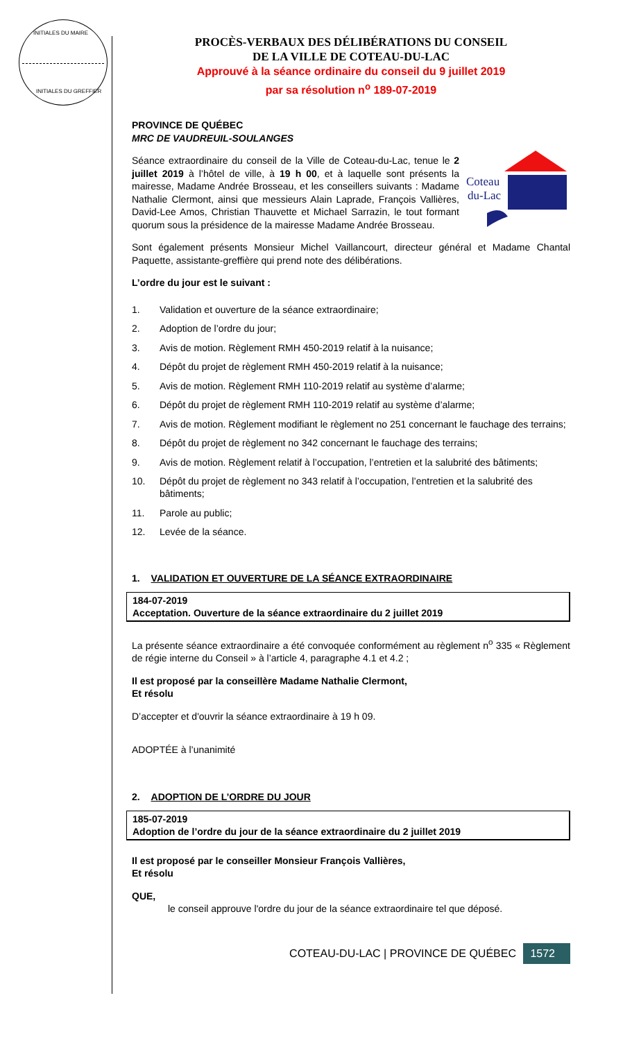INITIALES DU MAIRE
INITIALES DU GREFFIER
PROCÈS-VERBAUX DES DÉLIBÉRATIONS DU CONSEIL
DE LA VILLE DE COTEAU-DU-LAC
Approuvé à la séance ordinaire du conseil du 9 juillet 2019
par sa résolution n<sup>o</sup> 189-07-2019
PROVINCE DE QUÉBEC
MRC DE VAUDREUIL-SOULANGES
Coteau
du-Lac
Séance extraordinaire du conseil de la Ville de Coteau-du-Lac, tenue le 2 juillet 2019 à l’hôtel de ville, à 19 h 00, et à laquelle sont présents la mairesse, Madame Andrée Brosseau, et les conseillers suivants : Madame Nathalie Clermont, ainsi que messieurs Alain Laprade, François Vallières, David-Lee Amos, Christian Thauvette et Michael Sarrazin, le tout formant quorum sous la présidence de la mairesse Madame Andrée Brosseau.
Sont également présents Monsieur Michel Vaillancourt, directeur général et Madame Chantal Paquette, assistante-greffière qui prend note des délibérations.
L’ordre du jour est le suivant :
1. Validation et ouverture de la séance extraordinaire;
2. Adoption de l’ordre du jour;
3. Avis de motion. Règlement RMH 450-2019 relatif à la nuisance;
4. Dépôt du projet de règlement RMH 450-2019 relatif à la nuisance;
5. Avis de motion. Règlement RMH 110-2019 relatif au système d’alarme;
6. Dépôt du projet de règlement RMH 110-2019 relatif au système d’alarme;
7. Avis de motion. Règlement modifiant le règlement no 251 concernant le fauchage des terrains;
8. Dépôt du projet de règlement no 342 concernant le fauchage des terrains;
9. Avis de motion. Règlement relatif à l’occupation, l’entretien et la salubrité des bâtiments;
10. Dépôt du projet de règlement no 343 relatif à l’occupation, l’entretien et la salubrité des bâtiments;
11. Parole au public;
12. Levée de la séance.
1. VALIDATION ET OUVERTURE DE LA SÉANCE EXTRAORDINAIRE
184-07-2019
Acceptation. Ouverture de la séance extraordinaire du 2 juillet 2019
La présente séance extraordinaire a été convoquée conformément au règlement n<sup>o</sup> 335 « Règlement de régie interne du Conseil » à l’article 4, paragraphe 4.1 et 4.2 ;
Il est proposé par la conseillère Madame Nathalie Clermont,
Et résolu
D’accepter et d'ouvrir la séance extraordinaire à 19 h 09.
ADOPTÉE à l’unanimité
2. ADOPTION DE L’ORDRE DU JOUR
185-07-2019
Adoption de l’ordre du jour de la séance extraordinaire du 2 juillet 2019
Il est proposé par le conseiller Monsieur François Vallières,
Et résolu
QUE,
le conseil approuve l'ordre du jour de la séance extraordinaire tel que déposé.
COTEAU-DU-LAC | PROVINCE DE QUÉBEC 1572